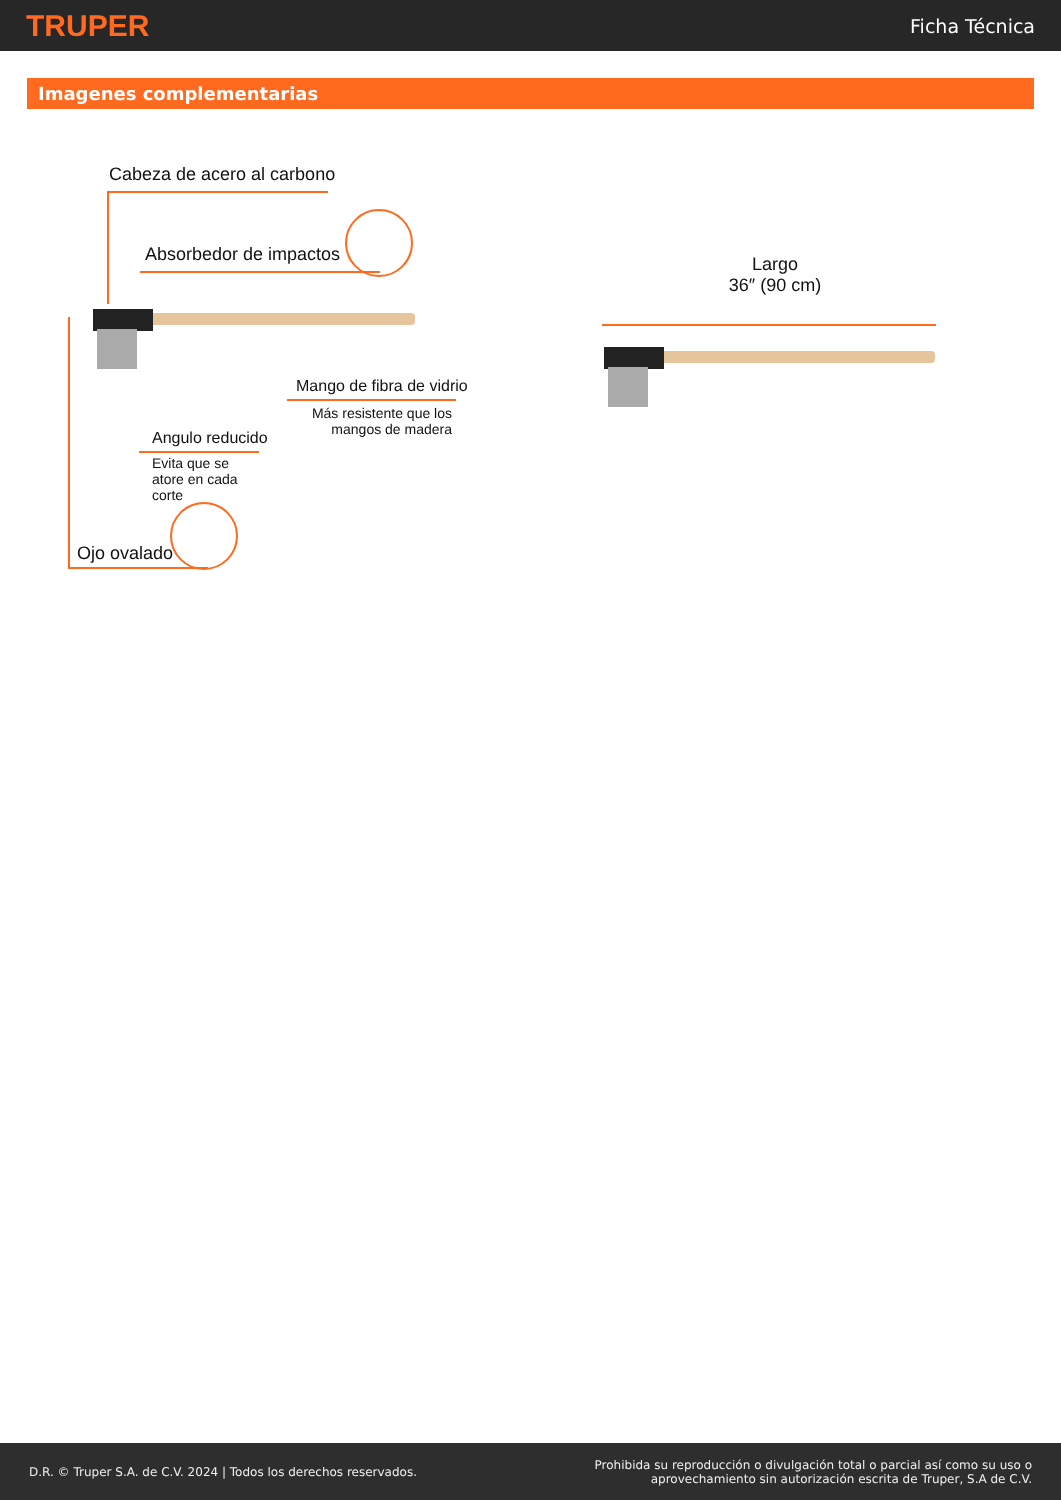TRUPER
Ficha Técnica
Imagenes complementarias
Cabeza de acero al carbono
Absorbedor de impactos
Mango de fibra de vidrio
Más resistente que los mangos de madera
Angulo reducido
Evita que se atore en cada corte
Ojo ovalado
Largo
36″ (90 cm)
D.R. © Truper S.A. de C.V. 2024 | Todos los derechos reservados.
Prohibida su reproducción o divulgación total o parcial así como su uso o
aprovechamiento sin autorización escrita de Truper, S.A de C.V.